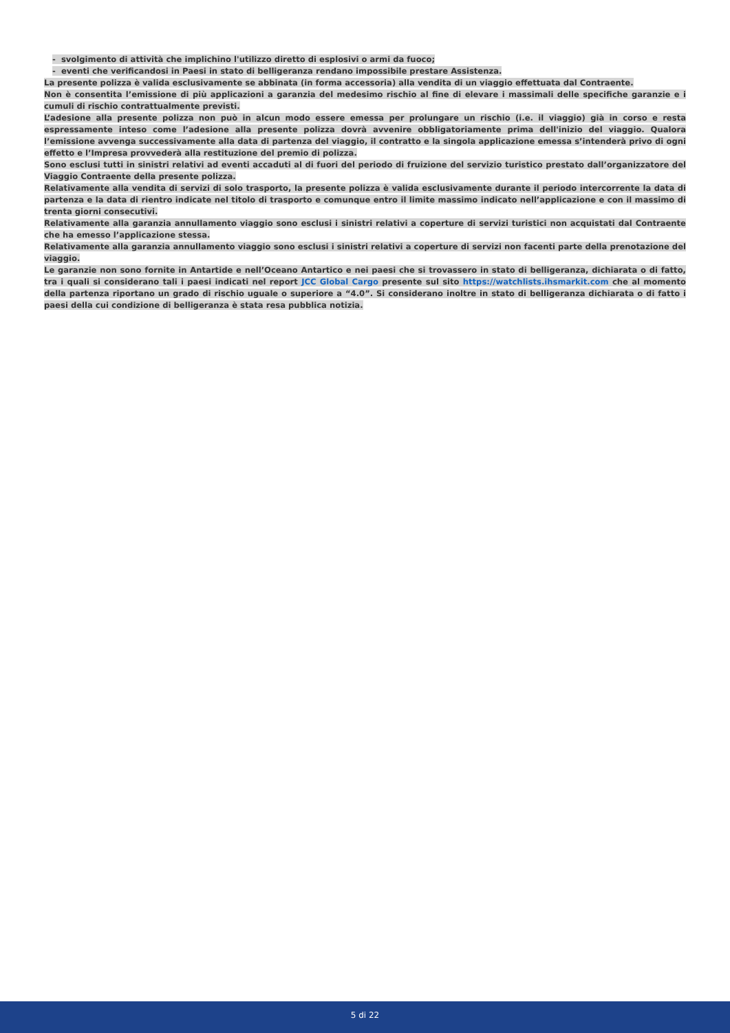- svolgimento di attività che implichino l'utilizzo diretto di esplosivi o armi da fuoco;
- eventi che verificandosi in Paesi in stato di belligeranza rendano impossibile prestare Assistenza.
La presente polizza è valida esclusivamente se abbinata (in forma accessoria) alla vendita di un viaggio effettuata dal Contraente.
Non è consentita l’emissione di più applicazioni a garanzia del medesimo rischio al fine di elevare i massimali delle specifiche garanzie e i cumuli di rischio contrattualmente previsti.
L’adesione alla presente polizza non può in alcun modo essere emessa per prolungare un rischio (i.e. il viaggio) già in corso e resta espressamente inteso come l’adesione alla presente polizza dovrà avvenire obbligatoriamente prima dell'inizio del viaggio. Qualora l’emissione avvenga successivamente alla data di partenza del viaggio, il contratto e la singola applicazione emessa s’intenderà privo di ogni effetto e l’Impresa provvederà alla restituzione del premio di polizza.
Sono esclusi tutti in sinistri relativi ad eventi accaduti al di fuori del periodo di fruizione del servizio turistico prestato dall’organizzatore del Viaggio Contraente della presente polizza.
Relativamente alla vendita di servizi di solo trasporto, la presente polizza è valida esclusivamente durante il periodo intercorrente la data di partenza e la data di rientro indicate nel titolo di trasporto e comunque entro il limite massimo indicato nell’applicazione e con il massimo di trenta giorni consecutivi.
Relativamente alla garanzia annullamento viaggio sono esclusi i sinistri relativi a coperture di servizi turistici non acquistati dal Contraente che ha emesso l’applicazione stessa.
Relativamente alla garanzia annullamento viaggio sono esclusi i sinistri relativi a coperture di servizi non facenti parte della prenotazione del viaggio.
Le garanzie non sono fornite in Antartide e nell’Oceano Antartico e nei paesi che si trovassero in stato di belligeranza, dichiarata o di fatto, tra i quali si considerano tali i paesi indicati nel report JCC Global Cargo presente sul sito https://watchlists.ihsmarkit.com che al momento della partenza riportano un grado di rischio uguale o superiore a “4.0”. Si considerano inoltre in stato di belligeranza dichiarata o di fatto i paesi della cui condizione di belligeranza è stata resa pubblica notizia.
5 di 22